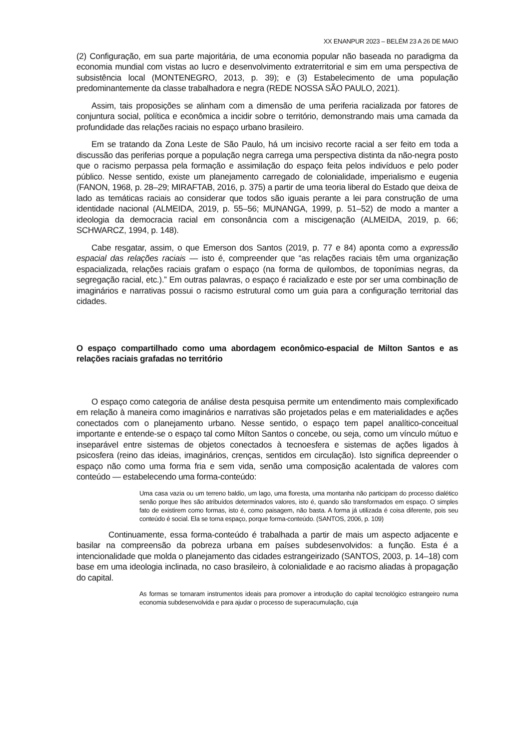XX ENANPUR 2023 – BELÉM 23 A 26 DE MAIO
(2) Configuração, em sua parte majoritária, de uma economia popular não baseada no paradigma da economia mundial com vistas ao lucro e desenvolvimento extraterritorial e sim em uma perspectiva de subsistência local (MONTENEGRO, 2013, p. 39); e (3) Estabelecimento de uma população predominantemente da classe trabalhadora e negra (REDE NOSSA SÃO PAULO, 2021).
Assim, tais proposições se alinham com a dimensão de uma periferia racializada por fatores de conjuntura social, política e econômica a incidir sobre o território, demonstrando mais uma camada da profundidade das relações raciais no espaço urbano brasileiro.
Em se tratando da Zona Leste de São Paulo, há um incisivo recorte racial a ser feito em toda a discussão das periferias porque a população negra carrega uma perspectiva distinta da não-negra posto que o racismo perpassa pela formação e assimilação do espaço feita pelos indivíduos e pelo poder público. Nesse sentido, existe um planejamento carregado de colonialidade, imperialismo e eugenia (FANON, 1968, p. 28–29; MIRAFTAB, 2016, p. 375) a partir de uma teoria liberal do Estado que deixa de lado as temáticas raciais ao considerar que todos são iguais perante a lei para construção de uma identidade nacional (ALMEIDA, 2019, p. 55–56; MUNANGA, 1999, p. 51–52) de modo a manter a ideologia da democracia racial em consonância com a miscigenação (ALMEIDA, 2019, p. 66; SCHWARCZ, 1994, p. 148).
Cabe resgatar, assim, o que Emerson dos Santos (2019, p. 77 e 84) aponta como a expressão espacial das relações raciais — isto é, compreender que “as relações raciais têm uma organização espacializada, relações raciais grafam o espaço (na forma de quilombos, de toponímias negras, da segregação racial, etc.).” Em outras palavras, o espaço é racializado e este por ser uma combinação de imaginários e narrativas possui o racismo estrutural como um guia para a configuração territorial das cidades.
O espaço compartilhado como uma abordagem econômico-espacial de Milton Santos e as relações raciais grafadas no território
O espaço como categoria de análise desta pesquisa permite um entendimento mais complexificado em relação à maneira como imaginários e narrativas são projetados pelas e em materialidades e ações conectados com o planejamento urbano. Nesse sentido, o espaço tem papel analítico-conceitual importante e entende-se o espaço tal como Milton Santos o concebe, ou seja, como um vínculo mútuo e inseparável entre sistemas de objetos conectados à tecnoesfera e sistemas de ações ligados à psicosfera (reino das ideias, imaginários, crenças, sentidos em circulação). Isto significa depreender o espaço não como uma forma fria e sem vida, senão uma composição acalentada de valores com conteúdo — estabelecendo uma forma-conteúdo:
Uma casa vazia ou um terreno baldio, um lago, uma floresta, uma montanha não participam do processo dialético senão porque lhes são atribuídos determinados valores, isto é, quando são transformados em espaço. O simples fato de existirem como formas, isto é, como paisagem, não basta. A forma já utilizada é coisa diferente, pois seu conteúdo é social. Ela se torna espaço, porque forma-conteúdo. (SANTOS, 2006, p. 109)
Continuamente, essa forma-conteúdo é trabalhada a partir de mais um aspecto adjacente e basilar na compreensão da pobreza urbana em países subdesenvolvidos: a função. Esta é a intencionalidade que molda o planejamento das cidades estrangeirizado (SANTOS, 2003, p. 14–18) com base em uma ideologia inclinada, no caso brasileiro, à colonialidade e ao racismo aliadas à propagação do capital.
As formas se tornaram instrumentos ideais para promover a introdução do capital tecnológico estrangeiro numa economia subdesenvolvida e para ajudar o processo de superacumulação, cuja